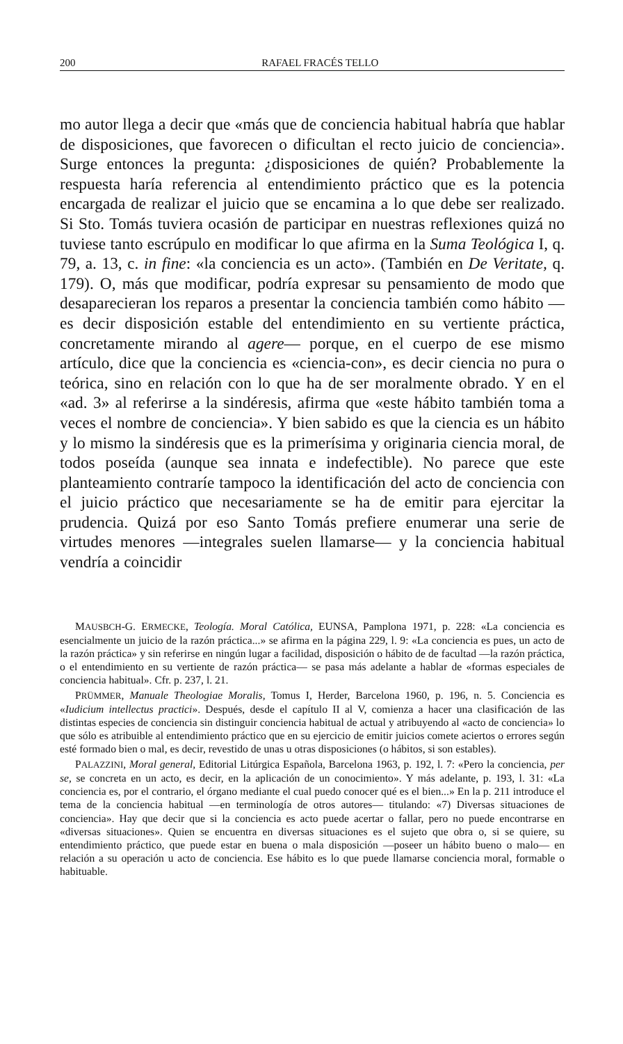200 RAFAEL FRACÉS TELLO
mo autor llega a decir que «más que de conciencia habitual habría que hablar de disposiciones, que favorecen o dificultan el recto juicio de conciencia». Surge entonces la pregunta: ¿disposiciones de quién? Probablemente la respuesta haría referencia al entendimiento prácti­co que es la potencia encargada de realizar el juicio que se encamina a lo que debe ser realizado. Si Sto. Tomás tuviera ocasión de participar en nuestras reflexiones quizá no tuviese tanto escrúpulo en modificar lo que afirma en la Suma Teológica I, q. 79, a. 13, c. in fine: «la con­ciencia es un acto». (También en De Veritate, q. 179). O, más que modificar, podría expresar su pensamiento de modo que desaparecie­ran los reparos a presentar la conciencia también como hábito —es decir disposición estable del entendimiento en su vertiente práctica, concretamente mirando al agere— porque, en el cuerpo de ese mis­mo artículo, dice que la conciencia es «ciencia-con», es decir ciencia no pura o teórica, sino en relación con lo que ha de ser moralmente obrado. Y en el «ad. 3» al referirse a la sindéresis, afirma que «este há­bito también toma a veces el nombre de conciencia». Y bien sabido es que la ciencia es un hábito y lo mismo la sindéresis que es la primerísi­ma y originaria ciencia moral, de todos poseída (aunque sea innata e indefectible). No parece que este planteamiento contraríe tampoco la identificación del acto de conciencia con el juicio práctico que necesa­riamente se ha de emitir para ejercitar la prudencia. Quizá por eso Santo Tomás prefiere enumerar una serie de virtudes menores —inte­grales suelen llamarse— y la conciencia habitual vendría a coincidir
MAUSBCH-G. ERMECKE, Teología. Moral Católica, EUNSA, Pamplona 1971, p. 228: «La conciencia es esencialmente un juicio de la razón práctica...» se afirma en la página 229, l. 9: «La conciencia es pues, un acto de la razón práctica» y sin referirse en ningún lu­gar a facilidad, disposición o hábito de de facultad —la razón práctica, o el entendimiento en su vertiente de razón práctica— se pasa más adelante a hablar de «formas especiales de conciencia habitual». Cfr. p. 237, l. 21.
PRÜMMER, Manuale Theologiae Moralis, Tomus I, Herder, Barcelona 1960, p. 196, n. 5. Conciencia es «Iudicium intellectus practici». Después, desde el capítulo II al V, comienza a hacer una clasificación de las distintas especies de conciencia sin distinguir conciencia ha­bitual de actual y atribuyendo al «acto de conciencia» lo que sólo es atribuible al entendi­miento práctico que en su ejercicio de emitir juicios comete aciertos o errores según esté formado bien o mal, es decir, revestido de unas u otras disposiciones (o hábitos, si son esta­bles).
PALAZZINI, Moral general, Editorial Litúrgica Española, Barcelona 1963, p. 192, l. 7: «Pero la conciencia, per se, se concreta en un acto, es decir, en la aplicación de un conoci­miento». Y más adelante, p. 193, l. 31: «La conciencia es, por el contrario, el órgano me­diante el cual puedo conocer qué es el bien...» En la p. 211 introduce el tema de la con­ciencia habitual —en terminología de otros autores— titulando: «7) Diversas situaciones de conciencia». Hay que decir que si la conciencia es acto puede acertar o fallar, pero no puede encontrarse en «diversas situaciones». Quien se encuentra en diversas situaciones es el sujeto que obra o, si se quiere, su entendimiento práctico, que puede estar en buena o mala disposición —poseer un hábito bueno o malo— en relación a su operación u acto de conciencia. Ese hábito es lo que puede llamarse conciencia moral, formable o habituable.